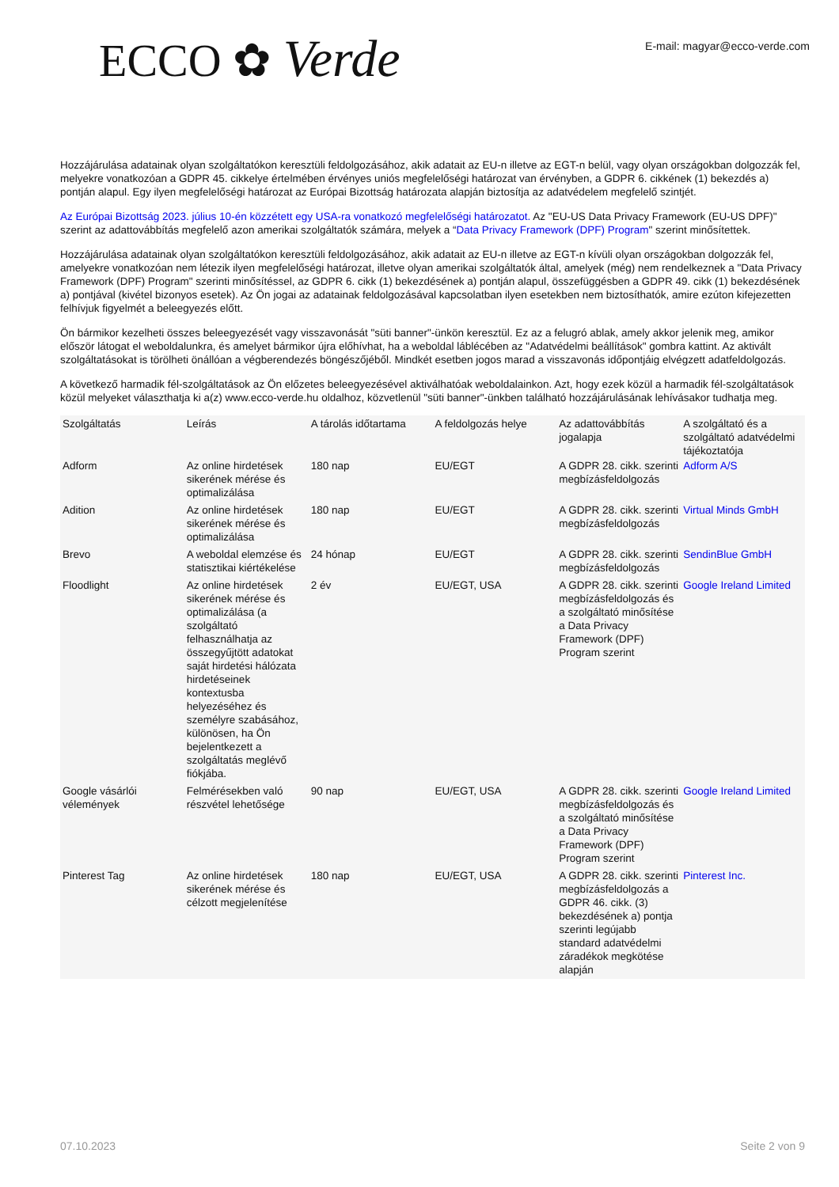ECCO ✿ Verde
E-mail: magyar@ecco-verde.com
Hozzájárulása adatainak olyan szolgáltatókon keresztüli feldolgozásához, akik adatait az EU-n illetve az EGT-n belül, vagy olyan országokban dolgozzák fel, melyekre vonatkozóan a GDPR 45. cikkelye értelmében érvényes uniós megfelelőségi határozat van érvényben, a GDPR 6. cikkének (1) bekezdés a) pontján alapul. Egy ilyen megfelelőségi határozat az Európai Bizottság határozata alapján biztosítja az adatvédelem megfelelő szintjét.
Az Európai Bizottság 2023. július 10-én közzétett egy USA-ra vonatkozó megfelelőségi határozatot. Az "EU-US Data Privacy Framework (EU-US DPF)" szerint az adattovábbítás megfelelő azon amerikai szolgáltatók számára, melyek a “Data Privacy Framework (DPF) Program" szerint minősítettek.
Hozzájárulása adatainak olyan szolgáltatókon keresztüli feldolgozásához, akik adatait az EU-n illetve az EGT-n kívüli olyan országokban dolgozzák fel, amelyekre vonatkozóan nem létezik ilyen megfelelőségi határozat, illetve olyan amerikai szolgáltatók által, amelyek (még) nem rendelkeznek a "Data Privacy Framework (DPF) Program" szerinti minősítéssel, az GDPR 6. cikk (1) bekezdésének a) pontján alapul, összefüggésben a GDPR 49. cikk (1) bekezdésének a) pontjával (kivétel bizonyos esetek). Az Ön jogai az adatainak feldolgozásával kapcsolatban ilyen esetekben nem biztosíthatók, amire ezúton kifejezetten felhívjuk figyelmét a beleegyezés előtt.
Ön bármikor kezelheti összes beleegyezését vagy visszavonását "süti banner"-ünkön keresztül. Ez az a felugró ablak, amely akkor jelenik meg, amikor először látogat el weboldalunkra, és amelyet bármikor újra előhívhat, ha a weboldal láblécében az "Adatvédelmi beállítások" gombra kattint. Az aktivált szolgáltatásokat is törölheti önállóan a végberendezés böngészőjéből. Mindkét esetben jogos marad a visszavonás időpontjáig elvégzett adatfeldolgozás.
A következő harmadik fél-szolgáltatások az Ön előzetes beleegyezésével aktiválhatóak weboldalainkon. Azt, hogy ezek közül a harmadik fél-szolgáltatások közül melyeket választhatja ki a(z) www.ecco-verde.hu oldalhoz, közvetlenül "süti banner"-ünkben található hozzájárulásának lehívásakor tudhatja meg.
| Szolgáltatás | Leírás | A tárolás időtartama | A feldolgozás helye | Az adattovábbítás jogalapja | A szolgáltató és a szolgáltató adatvédelmi tájékoztatója |
| --- | --- | --- | --- | --- | --- |
| Adform | Az online hirdetések sikerének mérése és optimalizálása | 180 nap | EU/EGT | A GDPR 28. cikk. szerinti megbízásfeldolgozás | Adform A/S |
| Adition | Az online hirdetések sikerének mérése és optimalizálása | 180 nap | EU/EGT | A GDPR 28. cikk. szerinti megbízásfeldolgozás | Virtual Minds GmbH |
| Brevo | A weboldal elemzése és statisztikai kiértékelése | 24 hónap | EU/EGT | A GDPR 28. cikk. szerinti megbízásfeldolgozás | SendinBlue GmbH |
| Floodlight | Az online hirdetések sikerének mérése és optimalizálása (a szolgáltató felhasználhatja az összegyűjtött adatokat saját hirdetési hálózata hirdetéseinek kontextusba helyezéséhez és személyre szabásához, különösen, ha Ön bejelentkezett a szolgáltatás meglévő fiókjába. | 2 év | EU/EGT, USA | A GDPR 28. cikk. szerinti megbízásfeldolgozás és a szolgáltató minősítése a Data Privacy Framework (DPF) Program szerint | Google Ireland Limited |
| Google vásárlói vélemények | Felmérésekben való részvétel lehetősége | 90 nap | EU/EGT, USA | A GDPR 28. cikk. szerinti megbízásfeldolgozás és a szolgáltató minősítése a Data Privacy Framework (DPF) Program szerint | Google Ireland Limited |
| Pinterest Tag | Az online hirdetések sikerének mérése és célzott megjelenítése | 180 nap | EU/EGT, USA | A GDPR 28. cikk. szerinti megbízásfeldolgozás a GDPR 46. cikk. (3) bekezdésének a) pontja szerinti legújabb standard adatvédelmi záradékok megkötése alapján | Pinterest Inc. |
07.10.2023 Seite 2 von 9